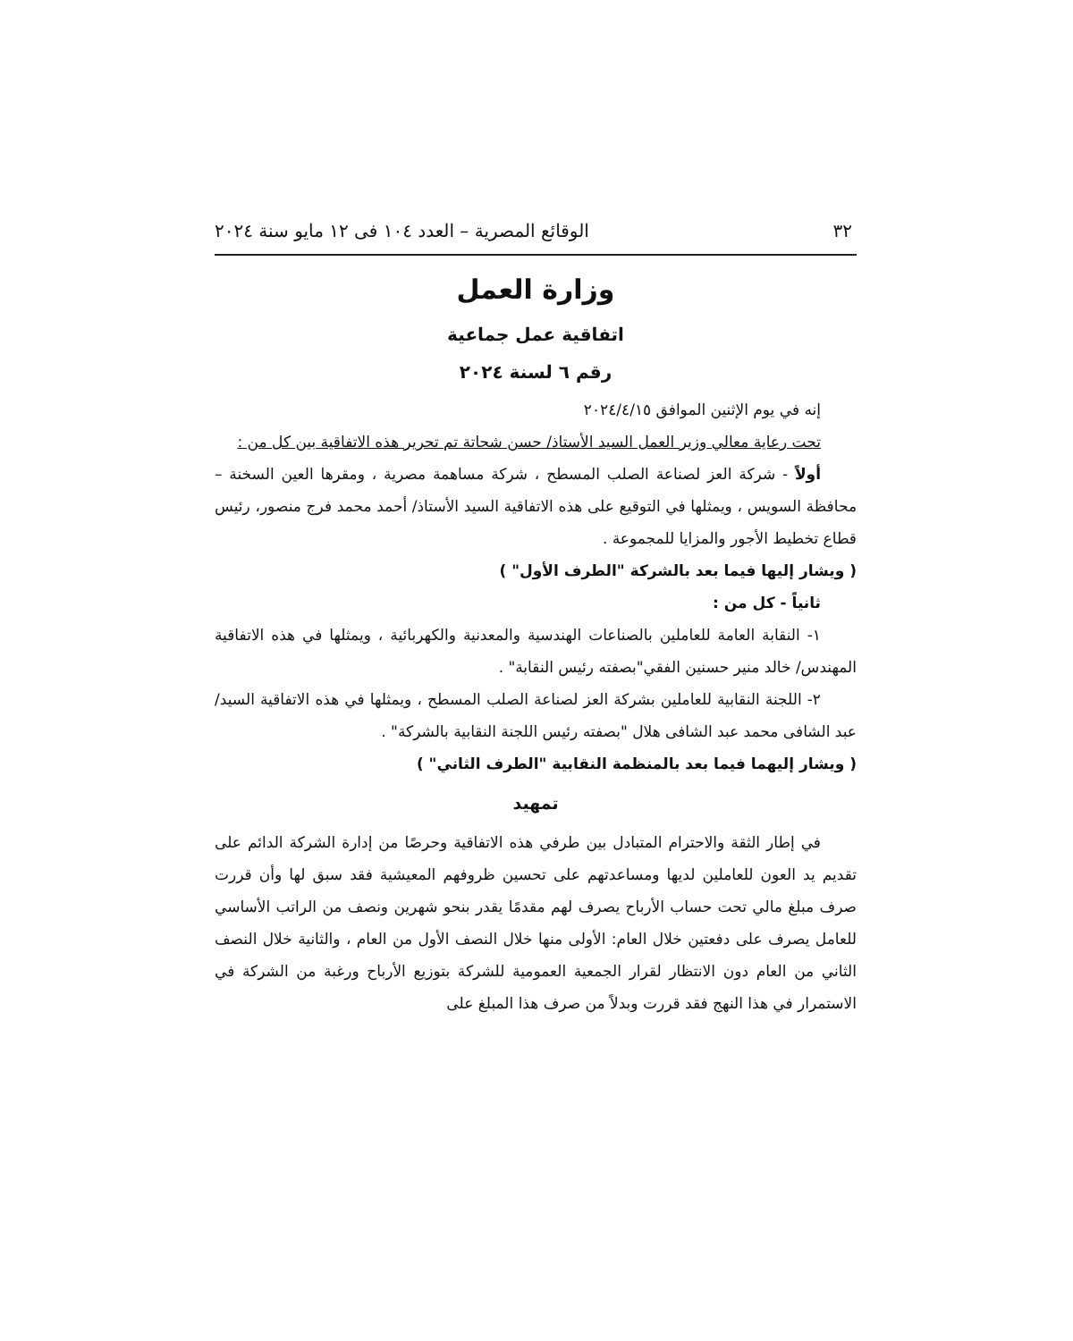٣٢ الوقائع المصرية – العدد ١٠٤ فى ١٢ مايو سنة ٢٠٢٤
وزارة العمل
اتفاقية عمل جماعية
رقم ٦ لسنة ٢٠٢٤
إنه في يوم الإثنين الموافق ٢٠٢٤/٤/١٥
تحت رعاية معالي وزير العمل السيد الأستاذ/ حسن شحاتة تم تحرير هذه الاتفاقية بين كل من :
أولاً - شركة العز لصناعة الصلب المسطح ، شركة مساهمة مصرية ، ومقرها العين السخنة – محافظة السويس ، ويمثلها في التوقيع على هذه الاتفاقية السيد الأستاذ/ أحمد محمد فرج منصور، رئيس قطاع تخطيط الأجور والمزايا للمجموعة .
( ويشار إليها فيما بعد بالشركة "الطرف الأول" )
ثانياً - كل من :
١- النقابة العامة للعاملين بالصناعات الهندسية والمعدنية والكهربائية ، ويمثلها في هذه الاتفاقية المهندس/ خالد منير حسنين الفقي"بصفته رئيس النقابة" .
٢- اللجنة النقابية للعاملين بشركة العز لصناعة الصلب المسطح ، ويمثلها في هذه الاتفاقية السيد/ عبد الشافى محمد عبد الشافى هلال "بصفته رئيس اللجنة النقابية بالشركة" .
( ويشار إليهما فيما بعد بالمنظمة النقابية "الطرف الثاني" )
تمهيد
في إطار الثقة والاحترام المتبادل بين طرفي هذه الاتفاقية وحرصًا من إدارة الشركة الدائم على تقديم يد العون للعاملين لديها ومساعدتهم على تحسين ظروفهم المعيشية فقد سبق لها وأن قررت صرف مبلغ مالي تحت حساب الأرباح يصرف لهم مقدمًا يقدر بنحو شهرين ونصف من الراتب الأساسي للعامل يصرف على دفعتين خلال العام: الأولى منها خلال النصف الأول من العام ، والثانية خلال النصف الثاني من العام دون الانتظار لقرار الجمعية العمومية للشركة بتوزيع الأرباح ورغبة من الشركة في الاستمرار في هذا النهج فقد قررت وبدلاً من صرف هذا المبلغ على